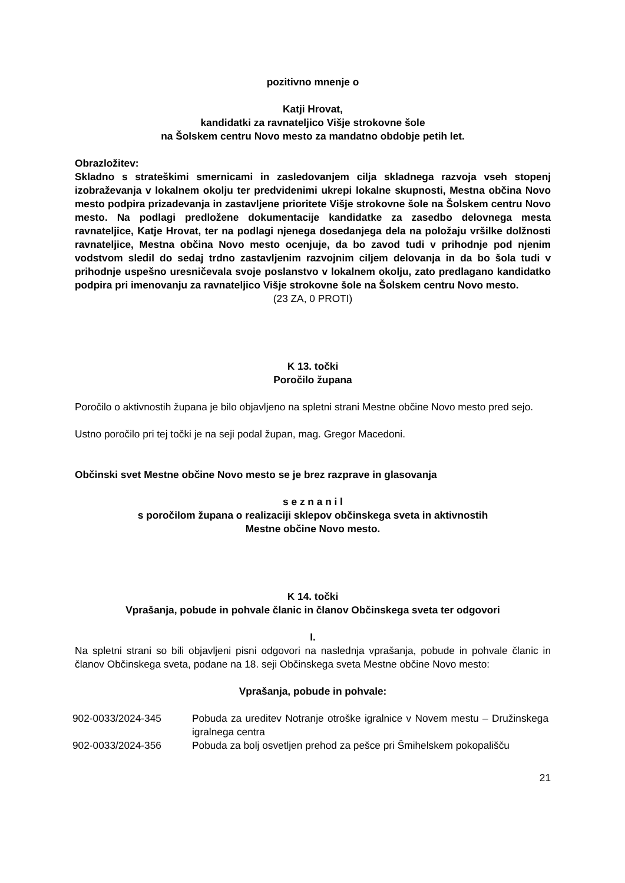pozitivno mnenje o
Katji Hrovat,
kandidatki za ravnateljico Višje strokovne šole
na Šolskem centru Novo mesto za mandatno obdobje petih let.
Obrazložitev:
Skladno s strateškimi smernicami in zasledovanjem cilja skladnega razvoja vseh stopenj izobraževanja v lokalnem okolju ter predvidenimi ukrepi lokalne skupnosti, Mestna občina Novo mesto podpira prizadevanja in zastavljene prioritete Višje strokovne šole na Šolskem centru Novo mesto. Na podlagi predložene dokumentacije kandidatke za zasedbo delovnega mesta ravnateljice, Katje Hrovat, ter na podlagi njenega dosedanjega dela na položaju vršilke dolžnosti ravnateljice, Mestna občina Novo mesto ocenjuje, da bo zavod tudi v prihodnje pod njenim vodstvom sledil do sedaj trdno zastavljenim razvojnim ciljem delovanja in da bo šola tudi v prihodnje uspešno uresničevala svoje poslanstvo v lokalnem okolju, zato predlagano kandidatko podpira pri imenovanju za ravnateljico Višje strokovne šole na Šolskem centru Novo mesto.
(23 ZA, 0 PROTI)
K 13. točki
Poročilo župana
Poročilo o aktivnostih župana je bilo objavljeno na spletni strani Mestne občine Novo mesto pred sejo.
Ustno poročilo pri tej točki je na seji podal župan, mag. Gregor Macedoni.
Občinski svet Mestne občine Novo mesto se je brez razprave in glasovanja
s e z n a n i l
s poročilom župana o realizaciji sklepov občinskega sveta in aktivnostih
Mestne občine Novo mesto.
K 14. točki
Vprašanja, pobude in pohvale članic in članov Občinskega sveta ter odgovori
I.
Na spletni strani so bili objavljeni pisni odgovori na naslednja vprašanja, pobude in pohvale članic in članov Občinskega sveta, podane na 18. seji Občinskega sveta Mestne občine Novo mesto:
Vprašanja, pobude in pohvale:
| 902-0033/2024-345 | Pobuda za ureditev Notranje otroške igralnice v Novem mestu – Družinskega igralnega centra |
| 902-0033/2024-356 | Pobuda za bolj osvetljen prehod za pešce pri Šmihelskem pokopališču |
21